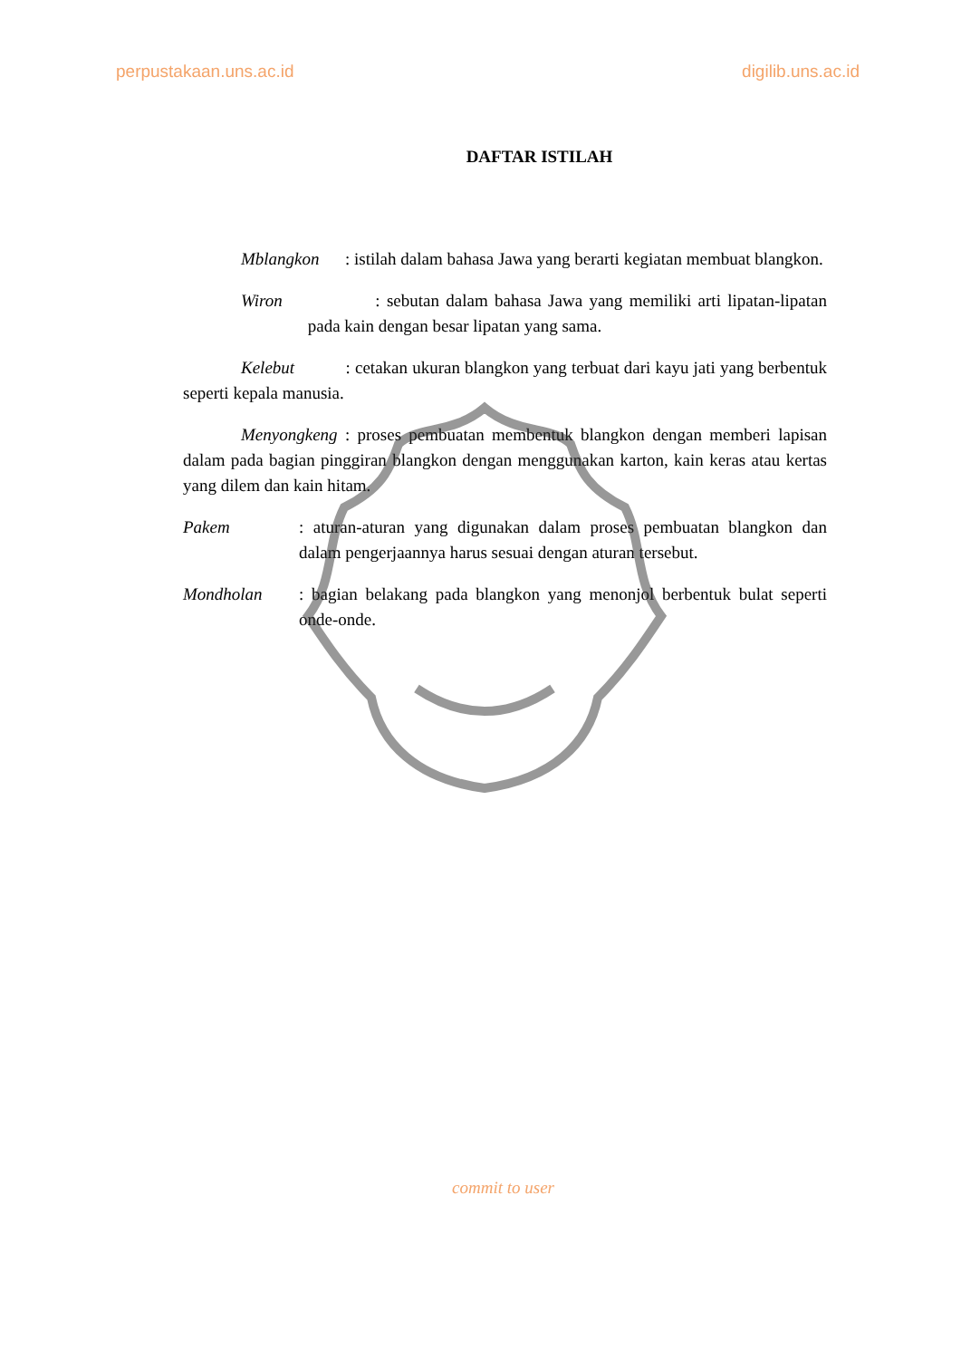perpustakaan.uns.ac.id digilib.uns.ac.id
DAFTAR ISTILAH
Mblangkon : istilah dalam bahasa Jawa yang berarti kegiatan membuat blangkon.
Wiron : sebutan dalam bahasa Jawa yang memiliki arti lipatan-lipatan pada kain dengan besar lipatan yang sama.
Kelebut : cetakan ukuran blangkon yang terbuat dari kayu jati yang berbentuk seperti kepala manusia.
Menyongkeng : proses pembuatan membentuk blangkon dengan memberi lapisan dalam pada bagian pinggiran blangkon dengan menggunakan karton, kain keras atau kertas yang dilem dan kain hitam.
Pakem : aturan-aturan yang digunakan dalam proses pembuatan blangkon dan dalam pengerjaannya harus sesuai dengan aturan tersebut.
Mondholan : bagian belakang pada blangkon yang menonjol berbentuk bulat seperti onde-onde.
commit to user